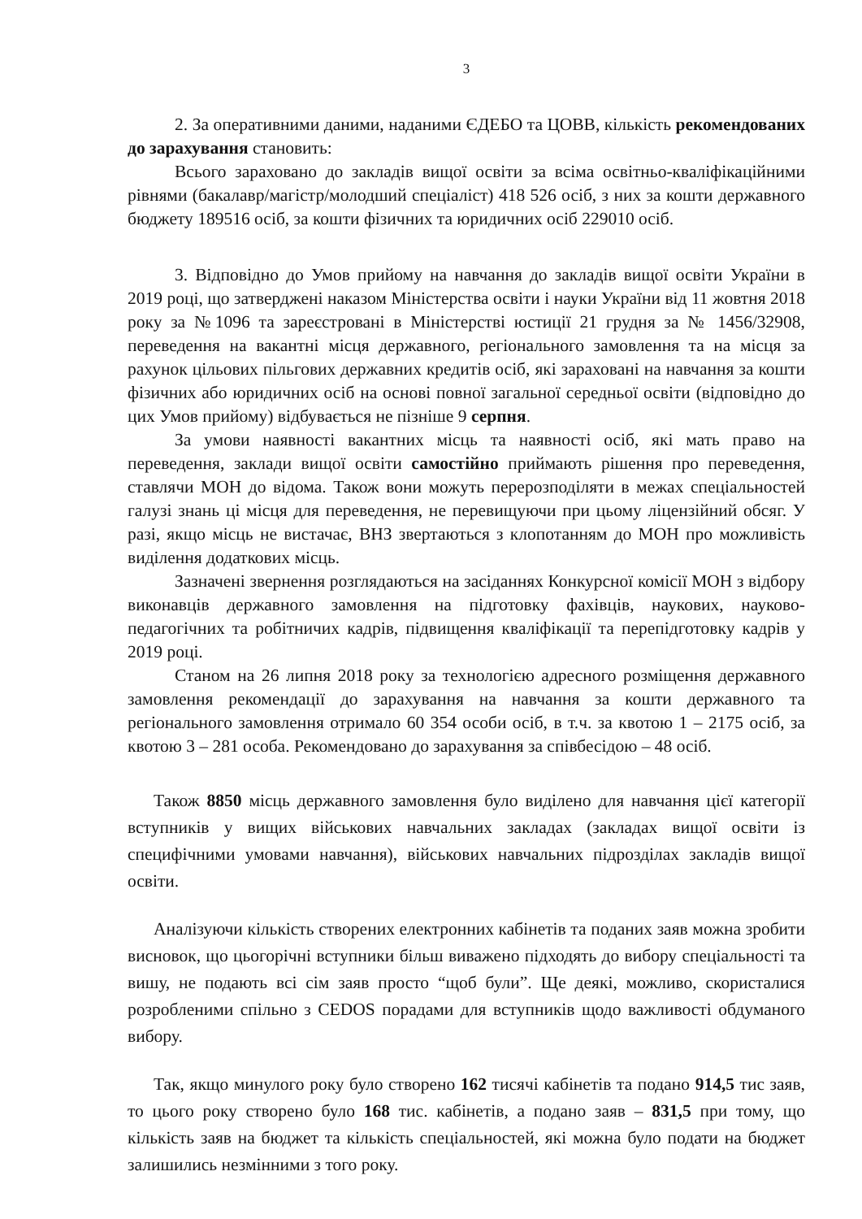3
2. За оперативними даними, наданими ЄДЕБО та ЦОВВ, кількість рекомендованих до зарахування становить:
Всього зараховано до закладів вищої освіти за всіма освітньо-кваліфікаційними рівнями (бакалавр/магістр/молодший спеціаліст) 418 526 осіб, з них за кошти державного бюджету 189516 осіб, за кошти фізичних та юридичних осіб 229010 осіб.
3. Відповідно до Умов прийому на навчання до закладів вищої освіти України в 2019 році, що затверджені наказом Міністерства освіти і науки України від 11 жовтня 2018 року за №1096 та зареєстровані в Міністерстві юстиції 21 грудня за № 1456/32908, переведення на вакантні місця державного, регіонального замовлення та на місця за рахунок цільових пільгових державних кредитів осіб, які зараховані на навчання за кошти фізичних або юридичних осіб на основі повної загальної середньої освіти (відповідно до цих Умов прийому) відбувається не пізніше 9 серпня.
За умови наявності вакантних місць та наявності осіб, які мать право на переведення, заклади вищої освіти самостійно приймають рішення про переведення, ставлячи МОН до відома. Також вони можуть перерозподіляти в межах спеціальностей галузі знань ці місця для переведення, не перевищуючи при цьому ліцензійний обсяг. У разі, якщо місць не вистачає, ВНЗ звертаються з клопотанням до МОН про можливість виділення додаткових місць.
Зазначені звернення розглядаються на засіданнях Конкурсної комісії МОН з відбору виконавців державного замовлення на підготовку фахівців, наукових, науково-педагогічних та робітничих кадрів, підвищення кваліфікації та перепідготовку кадрів у 2019 році.
Станом на 26 липня 2018 року за технологією адресного розміщення державного замовлення рекомендації до зарахування на навчання за кошти державного та регіонального замовлення отримало 60 354 особи осіб, в т.ч. за квотою 1 – 2175 осіб, за квотою 3 – 281 особа. Рекомендовано до зарахування за співбесідою – 48 осіб.
Також 8850 місць державного замовлення було виділено для навчання цієї категорії вступників у вищих військових навчальних закладах (закладах вищої освіти із специфічними умовами навчання), військових навчальних підрозділах закладів вищої освіти.
Аналізуючи кількість створених електронних кабінетів та поданих заяв можна зробити висновок, що цьогорічні вступники більш виважено підходять до вибору спеціальності та вишу, не подають всі сім заяв просто “щоб були”. Ще деякі, можливо, скористалися розробленими спільно з CEDOS порадами для вступників щодо важливості обдуманого вибору.
Так, якщо минулого року було створено 162 тисячі кабінетів та подано 914,5 тис заяв, то цього року створено було 168 тис. кабінетів, а подано заяв – 831,5 при тому, що кількість заяв на бюджет та кількість спеціальностей, які можна було подати на бюджет залишились незмінними з того року.